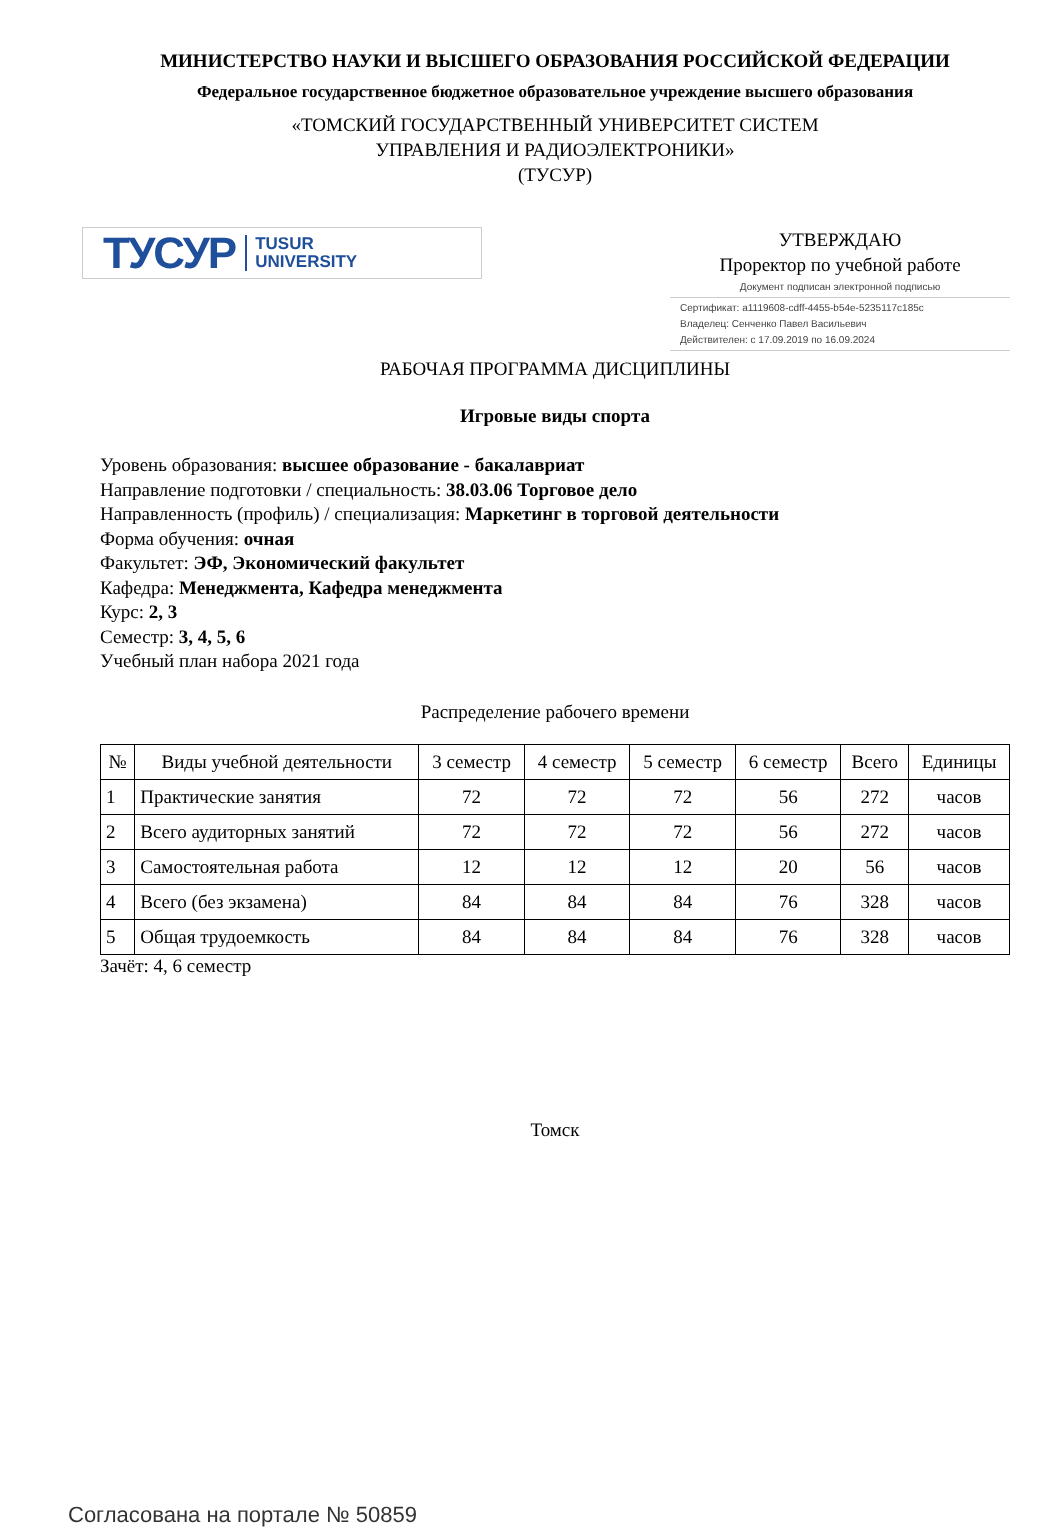МИНИСТЕРСТВО НАУКИ И ВЫСШЕГО ОБРАЗОВАНИЯ РОССИЙСКОЙ ФЕДЕРАЦИИ
Федеральное государственное бюджетное образовательное учреждение высшего образования
«ТОМСКИЙ ГОСУДАРСТВЕННЫЙ УНИВЕРСИТЕТ СИСТЕМ
УПРАВЛЕНИЯ И РАДИОЭЛЕКТРОНИКИ»
(ТУСУР)
ТУСУР TUSUR
UNIVERSITY
УТВЕРЖДАЮ
Проректор по учебной работе
Документ подписан электронной подписью
Сертификат: a1119608-cdff-4455-b54e-5235117c185c
Владелец: Сенченко Павел Васильевич
Действителен: с 17.09.2019 по 16.09.2024
РАБОЧАЯ ПРОГРАММА ДИСЦИПЛИНЫ
Игровые виды спорта
Уровень образования: высшее образование - бакалавриат
Направление подготовки / специальность: 38.03.06 Торговое дело
Направленность (профиль) / специализация: Маркетинг в торговой деятельности
Форма обучения: очная
Факультет: ЭФ, Экономический факультет
Кафедра: Менеджмента, Кафедра менеджмента
Курс: 2, 3
Семестр: 3, 4, 5, 6
Учебный план набора 2021 года
Распределение рабочего времени
| № | Виды учебной деятельности | 3 семестр | 4 семестр | 5 семестр | 6 семестр | Всего | Единицы |
| --- | --- | --- | --- | --- | --- | --- | --- |
| 1 | Практические занятия | 72 | 72 | 72 | 56 | 272 | часов |
| 2 | Всего аудиторных занятий | 72 | 72 | 72 | 56 | 272 | часов |
| 3 | Самостоятельная работа | 12 | 12 | 12 | 20 | 56 | часов |
| 4 | Всего (без экзамена) | 84 | 84 | 84 | 76 | 328 | часов |
| 5 | Общая трудоемкость | 84 | 84 | 84 | 76 | 328 | часов |
Зачёт: 4, 6 семестр
Томск
Согласована на портале № 50859